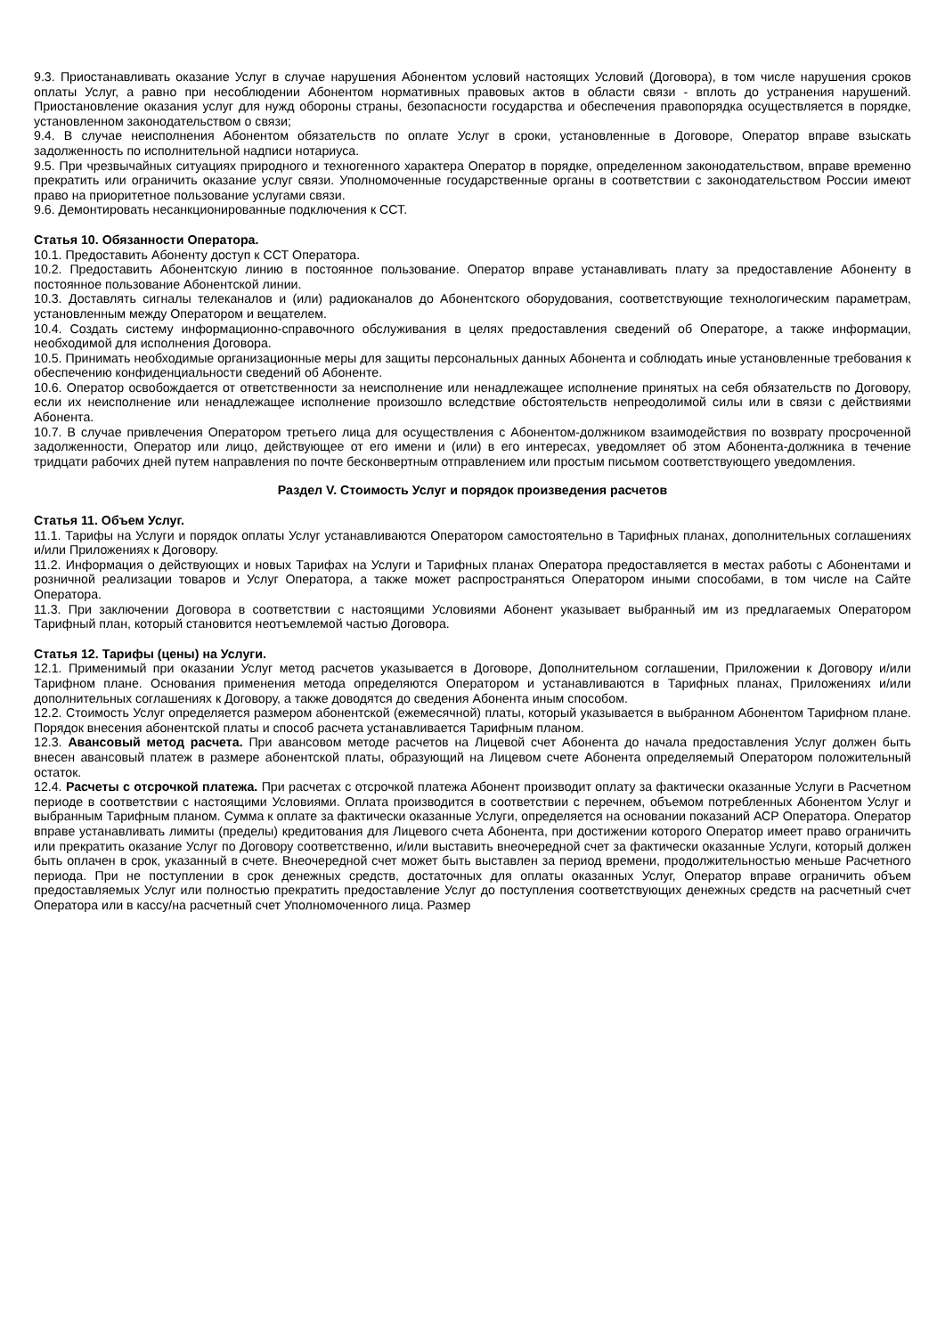9.3. Приостанавливать оказание Услуг в случае нарушения Абонентом условий настоящих Условий (Договора), в том числе нарушения сроков оплаты Услуг, а равно при несоблюдении Абонентом нормативных правовых актов в области связи - вплоть до устранения нарушений. Приостановление оказания услуг для нужд обороны страны, безопасности государства и обеспечения правопорядка осуществляется в порядке, установленном законодательством о связи;
9.4. В случае неисполнения Абонентом обязательств по оплате Услуг в сроки, установленные в Договоре, Оператор вправе взыскать задолженность по исполнительной надписи нотариуса.
9.5. При чрезвычайных ситуациях природного и техногенного характера Оператор в порядке, определенном законодательством, вправе временно прекратить или ограничить оказание услуг связи. Уполномоченные государственные органы в соответствии с законодательством России имеют право на приоритетное пользование услугами связи.
9.6. Демонтировать несанкционированные подключения к ССТ.
Статья 10. Обязанности Оператора.
10.1. Предоставить Абоненту доступ к ССТ Оператора.
10.2. Предоставить Абонентскую линию в постоянное пользование. Оператор вправе устанавливать плату за предоставление Абоненту в постоянное пользование Абонентской линии.
10.3. Доставлять сигналы телеканалов и (или) радиоканалов до Абонентского оборудования, соответствующие технологическим параметрам, установленным между Оператором и вещателем.
10.4. Создать систему информационно-справочного обслуживания в целях предоставления сведений об Операторе, а также информации, необходимой для исполнения Договора.
10.5. Принимать необходимые организационные меры для защиты персональных данных Абонента и соблюдать иные установленные требования к обеспечению конфиденциальности сведений об Абоненте.
10.6. Оператор освобождается от ответственности за неисполнение или ненадлежащее исполнение принятых на себя обязательств по Договору, если их неисполнение или ненадлежащее исполнение произошло вследствие обстоятельств непреодолимой силы или в связи с действиями Абонента.
10.7. В случае привлечения Оператором третьего лица для осуществления с Абонентом-должником взаимодействия по возврату просроченной задолженности, Оператор или лицо, действующее от его имени и (или) в его интересах, уведомляет об этом Абонента-должника в течение тридцати рабочих дней путем направления по почте бесконвертным отправлением или простым письмом соответствующего уведомления.
Раздел V. Стоимость Услуг и порядок произведения расчетов
Статья 11. Объем Услуг.
11.1. Тарифы на Услуги и порядок оплаты Услуг устанавливаются Оператором самостоятельно в Тарифных планах, дополнительных соглашениях и/или Приложениях к Договору.
11.2. Информация о действующих и новых Тарифах на Услуги и Тарифных планах Оператора предоставляется в местах работы с Абонентами и розничной реализации товаров и Услуг Оператора, а также может распространяться Оператором иными способами, в том числе на Сайте Оператора.
11.3. При заключении Договора в соответствии с настоящими Условиями Абонент указывает выбранный им из предлагаемых Оператором Тарифный план, который становится неотъемлемой частью Договора.
Статья 12. Тарифы (цены) на Услуги.
12.1. Применимый при оказании Услуг метод расчетов указывается в Договоре, Дополнительном соглашении, Приложении к Договору и/или Тарифном плане. Основания применения метода определяются Оператором и устанавливаются в Тарифных планах, Приложениях и/или дополнительных соглашениях к Договору, а также доводятся до сведения Абонента иным способом.
12.2. Стоимость Услуг определяется размером абонентской (ежемесячной) платы, который указывается в выбранном Абонентом Тарифном плане. Порядок внесения абонентской платы и способ расчета устанавливается Тарифным планом.
12.3. Авансовый метод расчета. При авансовом методе расчетов на Лицевой счет Абонента до начала предоставления Услуг должен быть внесен авансовый платеж в размере абонентской платы, образующий на Лицевом счете Абонента определяемый Оператором положительный остаток.
12.4. Расчеты с отсрочкой платежа. При расчетах с отсрочкой платежа Абонент производит оплату за фактически оказанные Услуги в Расчетном периоде в соответствии с настоящими Условиями. Оплата производится в соответствии с перечнем, объемом потребленных Абонентом Услуг и выбранным Тарифным планом. Сумма к оплате за фактически оказанные Услуги, определяется на основании показаний АСР Оператора. Оператор вправе устанавливать лимиты (пределы) кредитования для Лицевого счета Абонента, при достижении которого Оператор имеет право ограничить или прекратить оказание Услуг по Договору соответственно, и/или выставить внеочередной счет за фактически оказанные Услуги, который должен быть оплачен в срок, указанный в счете. Внеочередной счет может быть выставлен за период времени, продолжительностью меньше Расчетного периода. При не поступлении в срок денежных средств, достаточных для оплаты оказанных Услуг, Оператор вправе ограничить объем предоставляемых Услуг или полностью прекратить предоставление Услуг до поступления соответствующих денежных средств на расчетный счет Оператора или в кассу/на расчетный счет Уполномоченного лица. Размер